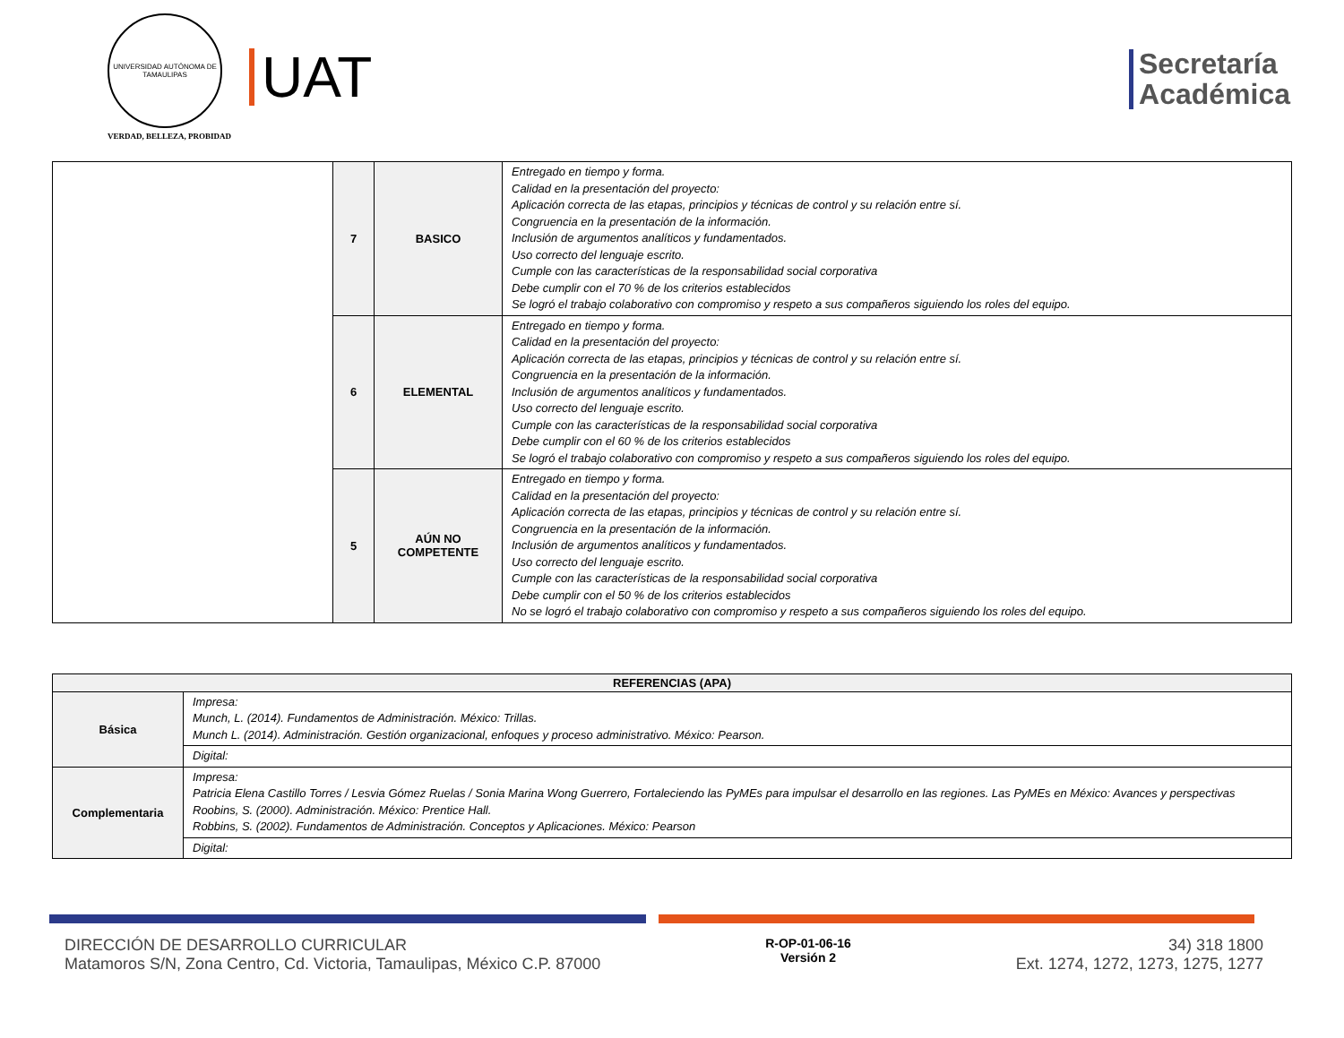UNIVERSIDAD AUTÓNOMA DE TAMAULIPAS
VERDAD, BELLEZA, PROBIDAD
UAT
Secretaría
Académica
| | 7 | BASICO | Entregado en tiempo y forma. Calidad en la presentación del proyecto: Aplicación correcta de las etapas, principios y técnicas de control y su relación entre sí. Congruencia en la presentación de la información. Inclusión de argumentos analíticos y fundamentados. Uso correcto del lenguaje escrito. Cumple con las características de la responsabilidad social corporativa Debe cumplir con el 70 % de los criterios establecidos Se logró el trabajo colaborativo con compromiso y respeto a sus compañeros siguiendo los roles del equipo. |
| | 6 | ELEMENTAL | Entregado en tiempo y forma. Calidad en la presentación del proyecto: Aplicación correcta de las etapas, principios y técnicas de control y su relación entre sí. Congruencia en la presentación de la información. Inclusión de argumentos analíticos y fundamentados. Uso correcto del lenguaje escrito. Cumple con las características de la responsabilidad social corporativa Debe cumplir con el 60 % de los criterios establecidos Se logró el trabajo colaborativo con compromiso y respeto a sus compañeros siguiendo los roles del equipo. |
| | 5 | AÚN NO COMPETENTE | Entregado en tiempo y forma. Calidad en la presentación del proyecto: Aplicación correcta de las etapas, principios y técnicas de control y su relación entre sí. Congruencia en la presentación de la información. Inclusión de argumentos analíticos y fundamentados. Uso correcto del lenguaje escrito. Cumple con las características de la responsabilidad social corporativa Debe cumplir con el 50 % de los criterios establecidos No se logró el trabajo colaborativo con compromiso y respeto a sus compañeros siguiendo los roles del equipo. |
| REFERENCIAS (APA) | |
| --- | --- |
| Básica | Impresa: Munch, L. (2014). Fundamentos de Administración. México: Trillas. Munch L. (2014). Administración. Gestión organizacional, enfoques y proceso administrativo. México: Pearson. |
| | Digital: |
| Complementaria | Impresa: Patricia Elena Castillo Torres / Lesvia Gómez Ruelas / Sonia Marina Wong Guerrero, Fortaleciendo las PyMEs para impulsar el desarrollo en las regiones. Las PyMEs en México: Avances y perspectivas Roobins, S. (2000). Administración. México: Prentice Hall. Robbins, S. (2002). Fundamentos de Administración. Conceptos y Aplicaciones. México: Pearson |
| | Digital: |
DIRECCIÓN DE DESARROLLO CURRICULAR
Matamoros S/N, Zona Centro, Cd. Victoria, Tamaulipas, México C.P. 87000
R-OP-01-06-16
Versión 2
34) 318 1800
Ext. 1274, 1272, 1273, 1275, 1277